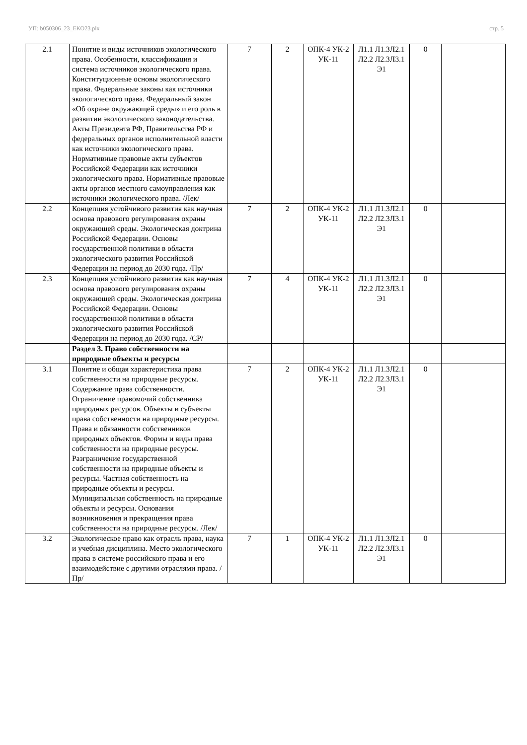УП: b050306_23_ЕКО23.plx стр. 5
| 2.1 | Понятие и виды источников экологического права. Особенности, классификация и система источников экологического права. Конституционные основы экологического права. Федеральные законы как источники экологического права. Федеральный закон «Об охране окружающей среды» и его роль в развитии экологического законодательства. Акты Президента РФ, Правительства РФ и федеральных органов исполнительной власти как источники экологического права. Нормативные правовые акты субъектов Российской Федерации как источники экологического права. Нормативные правовые акты органов местного самоуправления как источники экологического права. /Лек/ | 7 | 2 | ОПК-4 УК-2 УК-11 | Л1.1 Л1.3Л2.1 Л2.2 Л2.3Л3.1 Э1 | 0 | |
| 2.2 | Концепция устойчивого развития как научная основа правового регулирования охраны окружающей среды. Экологическая доктрина Российской Федерации. Основы государственной политики в области экологического развития Российской Федерации на период до 2030 года. /Пр/ | 7 | 2 | ОПК-4 УК-2 УК-11 | Л1.1 Л1.3Л2.1 Л2.2 Л2.3Л3.1 Э1 | 0 | |
| 2.3 | Концепция устойчивого развития как научная основа правового регулирования охраны окружающей среды. Экологическая доктрина Российской Федерации. Основы государственной политики в области экологического развития Российской Федерации на период до 2030 года. /СР/ | 7 | 4 | ОПК-4 УК-2 УК-11 | Л1.1 Л1.3Л2.1 Л2.2 Л2.3Л3.1 Э1 | 0 | |
| | Раздел 3. Право собственности на природные объекты и ресурсы | | | | | | |
| 3.1 | Понятие и общая характеристика права собственности на природные ресурсы. Содержание права собственности. Ограничение правомочий собственника природных ресурсов. Объекты и субъекты права собственности на природные ресурсы. Права и обязанности собственников природных объектов. Формы и виды права собственности на природные ресурсы. Разграничение государственной собственности на природные объекты и ресурсы. Частная собственность на природные объекты и ресурсы. Муниципальная собственность на природные объекты и ресурсы. Основания возникновения и прекращения права собственности на природные ресурсы. /Лек/ | 7 | 2 | ОПК-4 УК-2 УК-11 | Л1.1 Л1.3Л2.1 Л2.2 Л2.3Л3.1 Э1 | 0 | |
| 3.2 | Экологическое право как отрасль права, наука и учебная дисциплина. Место экологического права в системе российского права и его взаимодействие с другими отраслями права. /Пр/ | 7 | 1 | ОПК-4 УК-2 УК-11 | Л1.1 Л1.3Л2.1 Л2.2 Л2.3Л3.1 Э1 | 0 | |